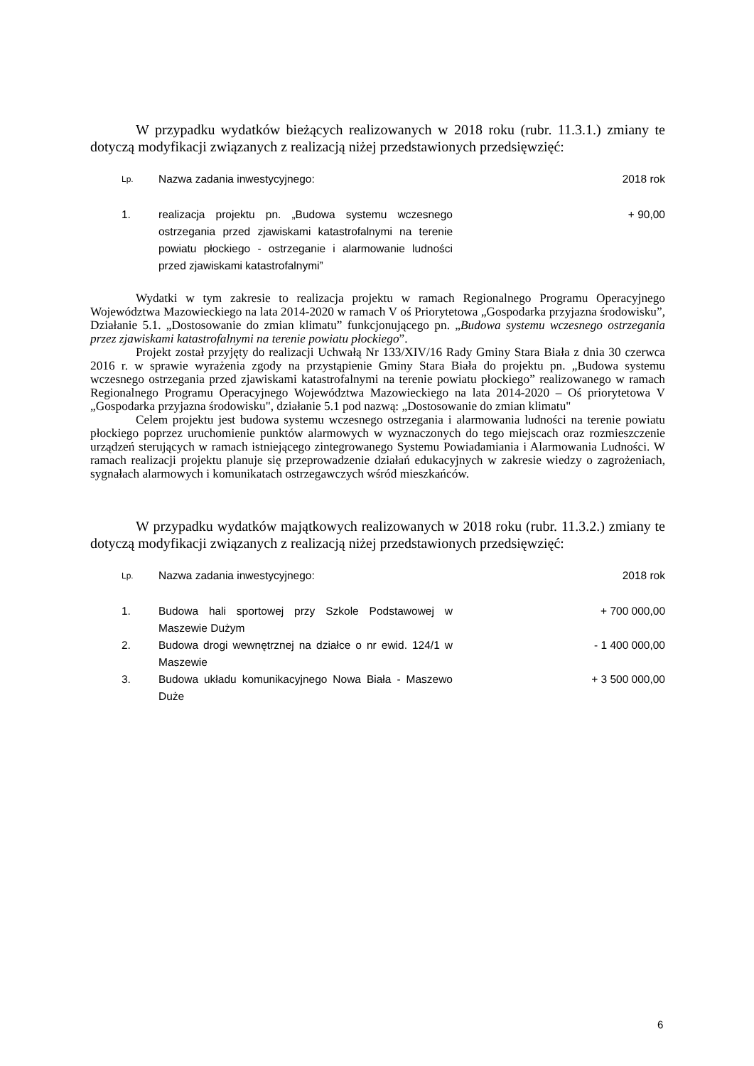W przypadku wydatków bieżących realizowanych w 2018 roku (rubr. 11.3.1.) zmiany te dotyczą modyfikacji związanych z realizacją niżej przedstawionych przedsięwzięć:
| Lp. | Nazwa zadania inwestycyjnego: | 2018 rok |
| --- | --- | --- |
| 1. | realizacja projektu pn. „Budowa systemu wczesnego ostrzegania przed zjawiskami katastrofalnymi na terenie powiatu płockiego - ostrzeganie i alarmowanie ludności przed zjawiskami katastrofalnymi” | + 90,00 |
Wydatki w tym zakresie to realizacja projektu w ramach Regionalnego Programu Operacyjnego Województwa Mazowieckiego na lata 2014-2020 w ramach V oś Priorytetowa „Gospodarka przyjazna środowisku”, Działanie 5.1. „Dostosowanie do zmian klimatu” funkcjonującego pn. „Budowa systemu wczesnego ostrzegania przez zjawiskami katastrofalnymi na terenie powiatu płockiego”.
Projekt został przyjęty do realizacji Uchwałą Nr 133/XIV/16 Rady Gminy Stara Biała z dnia 30 czerwca 2016 r. w sprawie wyrażenia zgody na przystąpienie Gminy Stara Biała do projektu pn. „Budowa systemu wczesnego ostrzegania przed zjawiskami katastrofalnymi na terenie powiatu płockiego” realizowanego w ramach Regionalnego Programu Operacyjnego Województwa Mazowieckiego na lata 2014-2020 – Oś priorytetowa V „Gospodarka przyjazna środowisku", działanie 5.1 pod nazwą: „Dostosowanie do zmian klimatu"
Celem projektu jest budowa systemu wczesnego ostrzegania i alarmowania ludności na terenie powiatu płockiego poprzez uruchomienie punktów alarmowych w wyznaczonych do tego miejscach oraz rozmieszczenie urządzeń sterujących w ramach istniejącego zintegrowanego Systemu Powiadamiania i Alarmowania Ludności. W ramach realizacji projektu planuje się przeprowadzenie działań edukacyjnych w zakresie wiedzy o zagrożeniach, sygnałach alarmowych i komunikatach ostrzegawczych wśród mieszkańców.
W przypadku wydatków majątkowych realizowanych w 2018 roku (rubr. 11.3.2.) zmiany te dotyczą modyfikacji związanych z realizacją niżej przedstawionych przedsięwzięć:
| Lp. | Nazwa zadania inwestycyjnego: | 2018 rok |
| --- | --- | --- |
| 1. | Budowa hali sportowej przy Szkole Podstawowej w Maszewie Dużym | + 700 000,00 |
| 2. | Budowa drogi wewnętrznej na działce o nr ewid. 124/1 w Maszewie | - 1 400 000,00 |
| 3. | Budowa układu komunikacyjnego Nowa Biała - Maszewo Duże | + 3 500 000,00 |
6